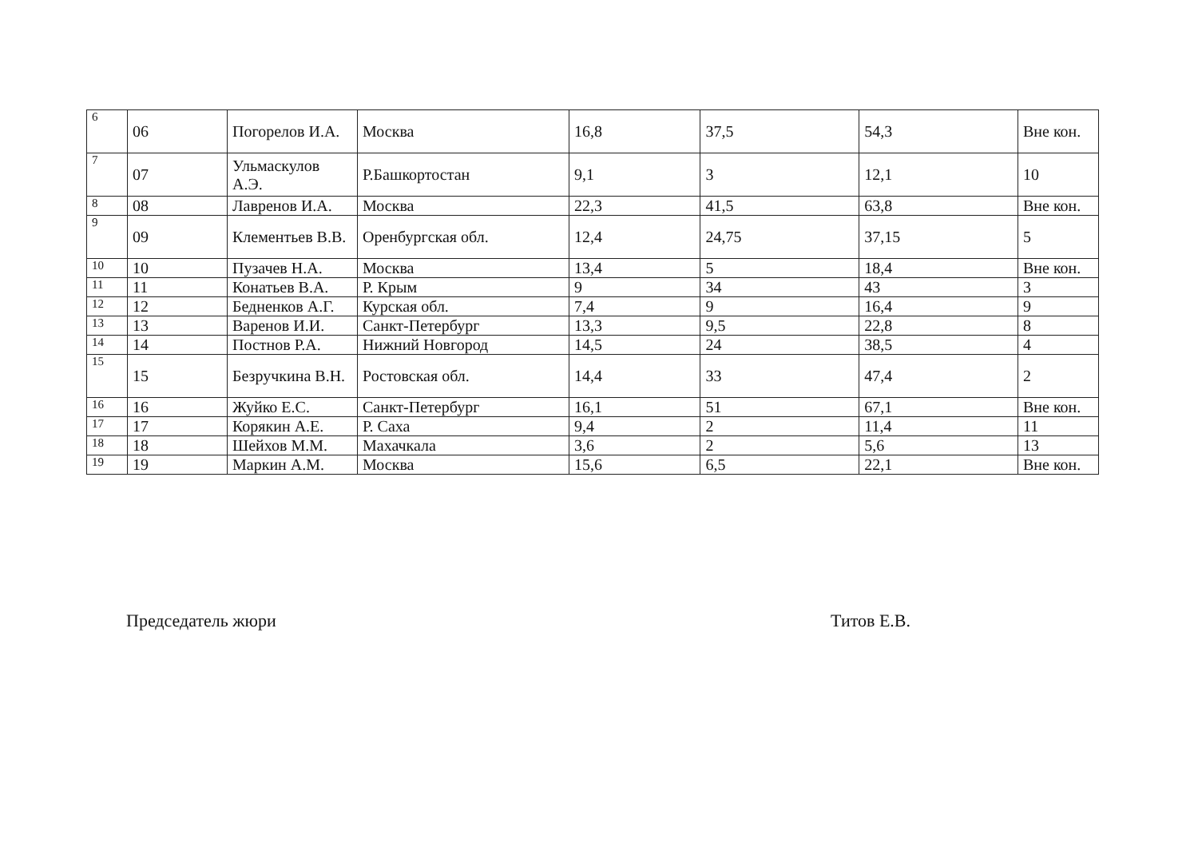| 6 | 06 | Погорелов И.А. | Москва | 16,8 | 37,5 | 54,3 | Вне кон. |
| 7 | 07 | Ульмаскулов А.Э. | Р.Башкортостан | 9,1 | 3 | 12,1 | 10 |
| 8 | 08 | Лавренов И.А. | Москва | 22,3 | 41,5 | 63,8 | Вне кон. |
| 9 | 09 | Клементьев В.В. | Оренбургская обл. | 12,4 | 24,75 | 37,15 | 5 |
| 10 | 10 | Пузачев Н.А. | Москва | 13,4 | 5 | 18,4 | Вне кон. |
| 11 | 11 | Конатьев В.А. | Р. Крым | 9 | 34 | 43 | 3 |
| 12 | 12 | Бедненков А.Г. | Курская обл. | 7,4 | 9 | 16,4 | 9 |
| 13 | 13 | Варенов И.И. | Санкт-Петербург | 13,3 | 9,5 | 22,8 | 8 |
| 14 | 14 | Постнов Р.А. | Нижний Новгород | 14,5 | 24 | 38,5 | 4 |
| 15 | 15 | Безручкина В.Н. | Ростовская обл. | 14,4 | 33 | 47,4 | 2 |
| 16 | 16 | Жуйко Е.С. | Санкт-Петербург | 16,1 | 51 | 67,1 | Вне кон. |
| 17 | 17 | Корякин А.Е. | Р. Саха | 9,4 | 2 | 11,4 | 11 |
| 18 | 18 | Шейхов М.М. | Махачкала | 3,6 | 2 | 5,6 | 13 |
| 19 | 19 | Маркин А.М. | Москва | 15,6 | 6,5 | 22,1 | Вне кон. |
Председатель жюри Титов Е.В.